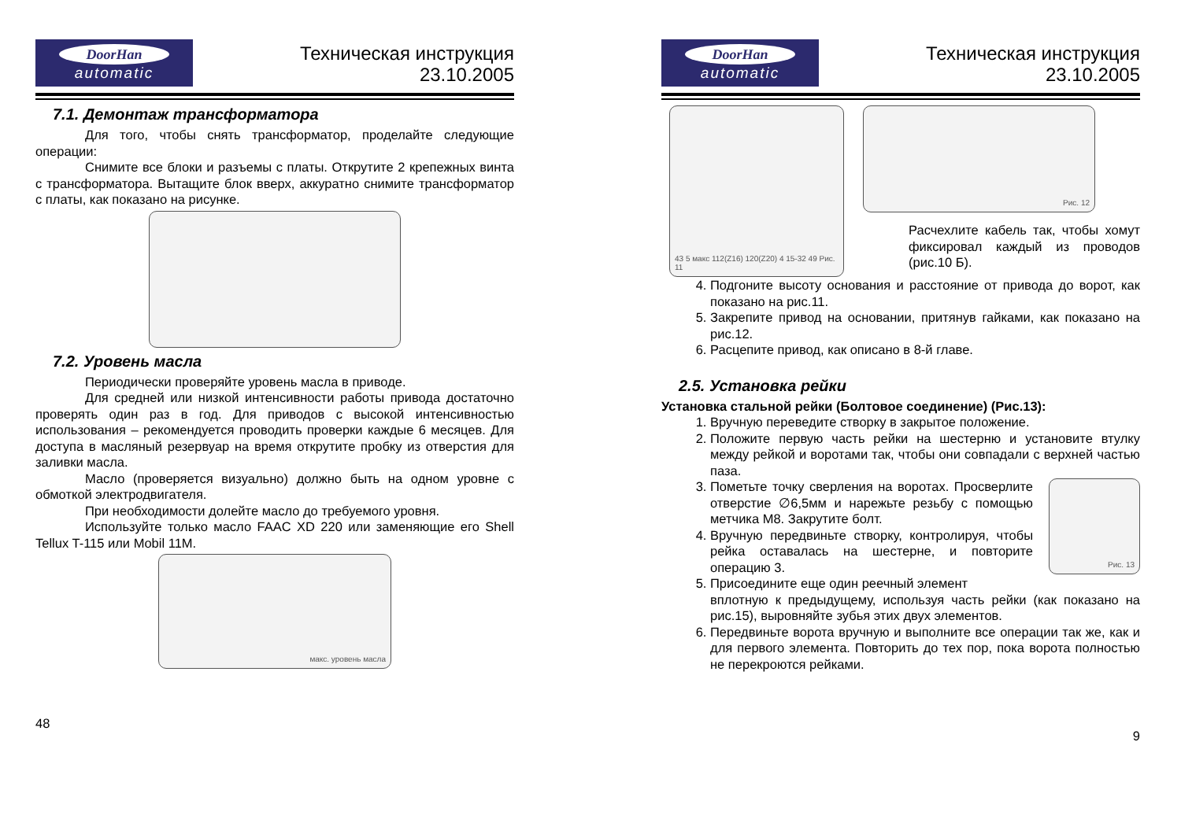DoorHan
automatic
Техническая инструкция
23.10.2005
7.1. Демонтаж трансформатора
Для того, чтобы снять трансформатор, проделайте следующие операции:
Снимите все блоки и разъемы с платы. Открутите 2 крепежных винта с трансформатора. Вытащите блок вверх, аккуратно снимите трансформатор с платы, как показано на рисунке.
7.2. Уровень масла
Периодически проверяйте уровень масла в приводе.
Для средней или низкой интенсивности работы привода достаточно проверять один раз в год. Для приводов с высокой интенсивностью использования – рекомендуется проводить проверки каждые 6 месяцев. Для доступа в масляный резервуар на время открутите пробку из отверстия для заливки масла.
Масло (проверяется визуально) должно быть на одном уровне с обмоткой электродвигателя.
При необходимости долейте масло до требуемого уровня.
Используйте только масло FAAC XD 220 или заменяющие его Shell Tellux T-115 или Mobil 11M.
макс. уровень масла
48
DoorHan
automatic
Техническая инструкция
23.10.2005
43 5 макс 112(Z16) 120(Z20) 4 15-32 49 Рис. 11
Рис. 12
Расчехлите кабель так, чтобы хомут фиксировал каждый из проводов (рис.10 Б).
4. Подгоните высоту основания и расстояние от привода до ворот, как показано на рис.11.
5. Закрепите привод на основании, притянув гайками, как показано на рис.12.
6. Расцепите привод, как описано в 8-й главе.
2.5. Установка рейки
Установка стальной рейки (Болтовое соединение) (Рис.13):
1. Вручную переведите створку в закрытое положение.
2. Положите первую часть рейки на шестерню и установите втулку между рейкой и воротами так, чтобы они совпадали с верхней частью паза.
3. Пометьте точку сверления на воротах. Просверлите отверстие ∅6,5мм и нарежьте резьбу с помощью метчика M8. Закрутите болт.
4. Вручную передвиньте створку, контролируя, чтобы рейка оставалась на шестерне, и повторите операцию 3.
5. Присоедините еще один реечный элемент
Рис. 13
вплотную к предыдущему, используя часть рейки (как показано на рис.15), выровняйте зубья этих двух элементов.
6. Передвиньте ворота вручную и выполните все операции так же, как и для первого элемента. Повторить до тех пор, пока ворота полностью не перекроются рейками.
9